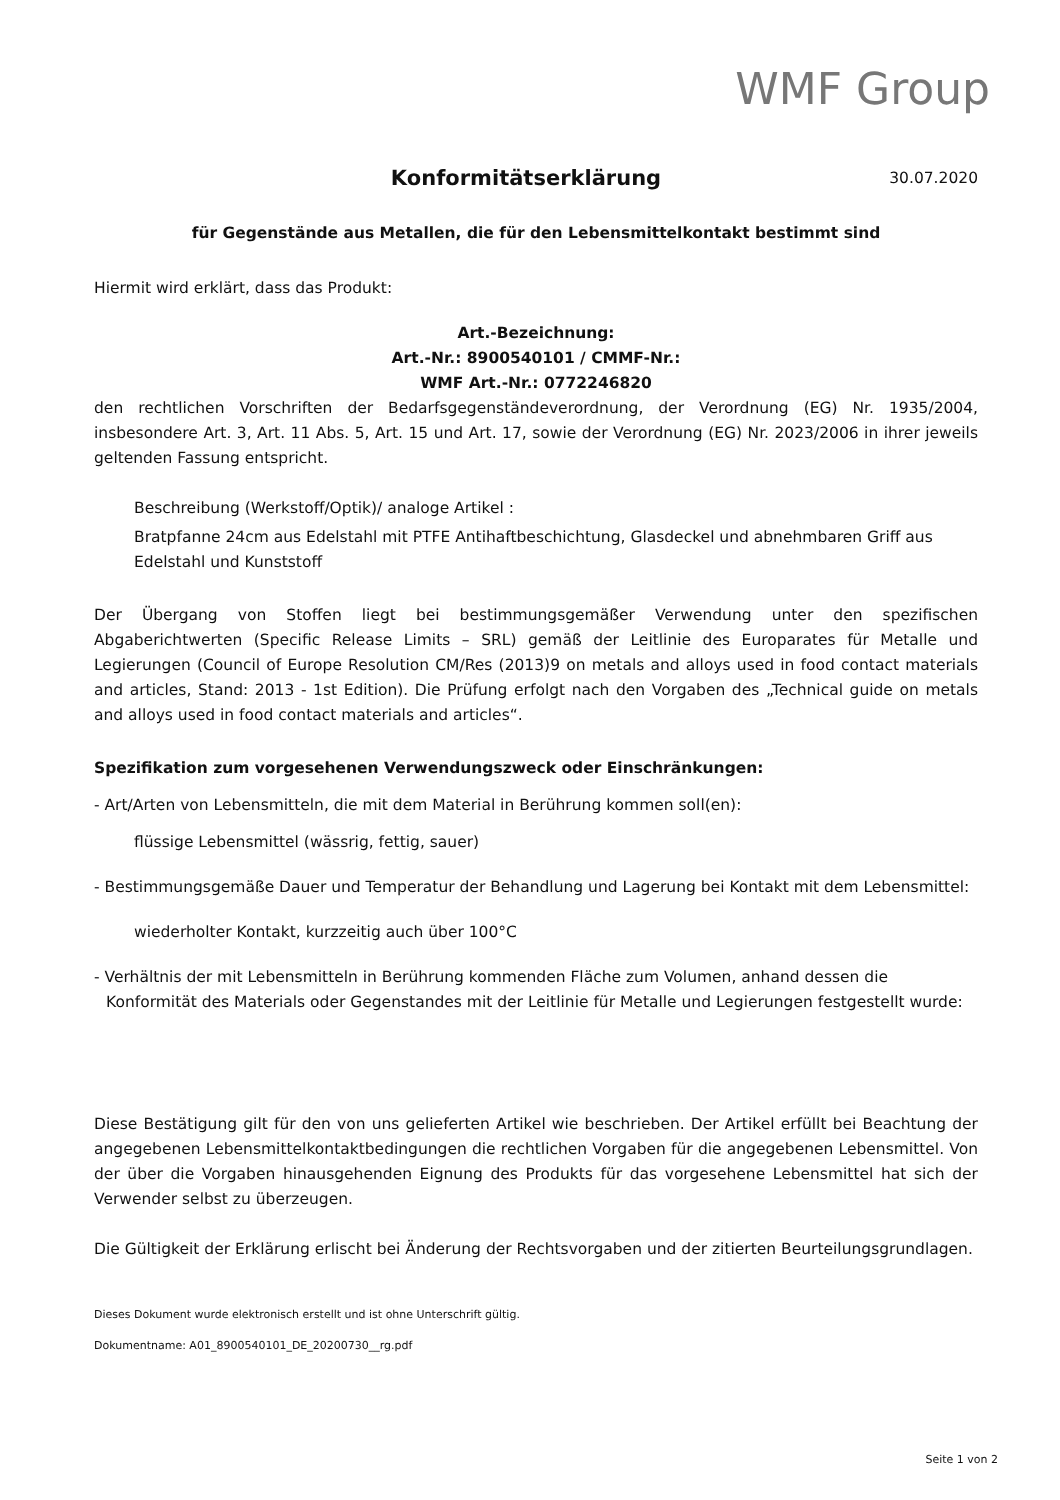WMF Group
Konformitätserklärung
30.07.2020
für Gegenstände aus Metallen, die für den Lebensmittelkontakt bestimmt sind
Hiermit wird erklärt, dass das Produkt:
Art.-Bezeichnung:
Art.-Nr.: 8900540101 / CMMF-Nr.:
WMF Art.-Nr.: 0772246820
den rechtlichen Vorschriften der Bedarfsgegenständeverordnung, der Verordnung (EG) Nr. 1935/2004, insbesondere Art. 3, Art. 11 Abs. 5, Art. 15 und Art. 17, sowie der Verordnung (EG) Nr. 2023/2006 in ihrer jeweils geltenden Fassung entspricht.
Beschreibung (Werkstoff/Optik)/ analoge Artikel :
Bratpfanne 24cm aus Edelstahl mit PTFE Antihaftbeschichtung, Glasdeckel und abnehmbaren Griff aus Edelstahl und Kunststoff
Der Übergang von Stoffen liegt bei bestimmungsgemäßer Verwendung unter den spezifischen Abgaberichtwerten (Specific Release Limits – SRL) gemäß der Leitlinie des Europarates für Metalle und Legierungen (Council of Europe Resolution CM/Res (2013)9 on metals and alloys used in food contact materials and articles, Stand: 2013 - 1st Edition). Die Prüfung erfolgt nach den Vorgaben des „Technical guide on metals and alloys used in food contact materials and articles“.
Spezifikation zum vorgesehenen Verwendungszweck oder Einschränkungen:
- Art/Arten von Lebensmitteln, die mit dem Material in Berührung kommen soll(en):
flüssige Lebensmittel (wässrig, fettig, sauer)
- Bestimmungsgemäße Dauer und Temperatur der Behandlung und Lagerung bei Kontakt mit dem Lebensmittel:
wiederholter Kontakt, kurzzeitig auch über 100°C
- Verhältnis der mit Lebensmitteln in Berührung kommenden Fläche zum Volumen, anhand dessen die Konformität des Materials oder Gegenstandes mit der Leitlinie für Metalle und Legierungen festgestellt wurde:
Diese Bestätigung gilt für den von uns gelieferten Artikel wie beschrieben. Der Artikel erfüllt bei Beachtung der angegebenen Lebensmittelkontaktbedingungen die rechtlichen Vorgaben für die angegebenen Lebensmittel. Von der über die Vorgaben hinausgehenden Eignung des Produkts für das vorgesehene Lebensmittel hat sich der Verwender selbst zu überzeugen.
Die Gültigkeit der Erklärung erlischt bei Änderung der Rechtsvorgaben und der zitierten Beurteilungsgrundlagen.
Dieses Dokument wurde elektronisch erstellt und ist ohne Unterschrift gültig.
Dokumentname: A01_8900540101_DE_20200730__rg.pdf
Seite 1 von 2